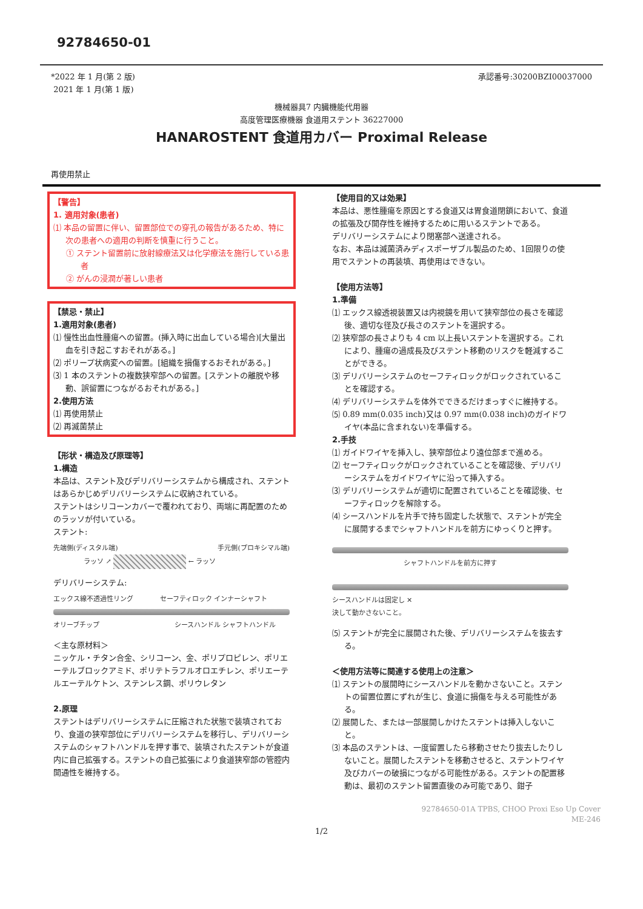92784650-01
*2022 年 1 月(第 2 版)
2021 年 1 月(第 1 版)
承認番号:30200BZI00037000
機械器具7 内臓機能代用器
高度管理医療機器 食道用ステント 36227000
HANAROSTENT 食道用カバー Proximal Release
再使用禁止
【警告】
1. 適用対象(患者)
⑴ 本品の留置に伴い、留置部位での穿孔の報告があるため、特に次の患者への適用の判断を慎重に行うこと。
① ステント留置前に放射線療法又は化学療法を施行している患者
② がんの浸潤が著しい患者
【禁忌・禁止】
1.適用対象(患者)
⑴ 慢性出血性腫瘍への留置。(挿入時に出血している場合)[大量出血を引き起こすおそれがある。]
⑵ ポリープ状病変への留置。[組織を損傷するおそれがある。]
⑶ 1 本のステントの複数狭窄部への留置。[ステントの離脱や移動、誤留置につながるおそれがある。]
2.使用方法
⑴ 再使用禁止
⑵ 再滅菌禁止
【形状・構造及び原理等】
1.構造
本品は、ステント及びデリバリーシステムから構成され、ステントはあらかじめデリバリーシステムに収納されている。
ステントはシリコーンカバーで覆われており、両端に再配置のためのラッソが付いている。
ステント:
先端側(ディスタル端) 手元側(プロキシマル端)
ラッソ ↗ ← ラッソ
デリバリーシステム:
エックス線不透過性リング セーフティロック インナーシャフト
オリーブチップ シースハンドル シャフトハンドル
＜主な原材料＞
ニッケル・チタン合金、シリコーン、金、ポリプロピレン、ポリエーテルブロックアミド、ポリテトラフルオロエチレン、ポリエーテルエーテルケトン、ステンレス鋼、ポリウレタン
2.原理
ステントはデリバリーシステムに圧縮された状態で装填されており、食道の狭窄部位にデリバリーシステムを移行し、デリバリーシステムのシャフトハンドルを押す事で、装填されたステントが食道内に自己拡張する。ステントの自己拡張により食道狭窄部の管腔内開通性を維持する。
【使用目的又は効果】
本品は、悪性腫瘍を原因とする食道又は胃食道閉鎖において、食道の拡張及び開存性を維持するために用いるステントである。
デリバリーシステムにより閉塞部へ送達される。
なお、本品は滅菌済みディスポーザブル製品のため、1回限りの使用でステントの再装填、再使用はできない。
【使用方法等】
1.準備
⑴ エックス線透視装置又は内視鏡を用いて狭窄部位の長さを確認後、適切な径及び長さのステントを選択する。
⑵ 狭窄部の長さよりも 4 cm 以上長いステントを選択する。これにより、腫瘍の過成長及びステント移動のリスクを軽減することができる。
⑶ デリバリーシステムのセーフティロックがロックされていることを確認する。
⑷ デリバリーシステムを体外でできるだけまっすぐに維持する。
⑸ 0.89 mm(0.035 inch)又は 0.97 mm(0.038 inch)のガイドワイヤ(本品に含まれない)を準備する。
2.手技
⑴ ガイドワイヤを挿入し、狭窄部位より遠位部まで進める。
⑵ セーフティロックがロックされていることを確認後、デリバリーシステムをガイドワイヤに沿って挿入する。
⑶ デリバリーシステムが適切に配置されていることを確認後、セーフティロックを解除する。
⑷ シースハンドルを片手で持ち固定した状態で、ステントが完全に展開するまでシャフトハンドルを前方にゆっくりと押す。
シャフトハンドルを前方に押す
シースハンドルは固定し ✕
決して動かさないこと。
⑸ ステントが完全に展開された後、デリバリーシステムを抜去する。
＜使用方法等に関連する使用上の注意＞
⑴ ステントの展開時にシースハンドルを動かさないこと。ステントの留置位置にずれが生じ、食道に損傷を与える可能性がある。
⑵ 展開した、または一部展開しかけたステントは挿入しないこと。
⑶ 本品のステントは、一度留置したら移動させたり抜去したりしないこと。展開したステントを移動させると、ステントワイヤ及びカバーの破損につながる可能性がある。ステントの配置移動は、最初のステント留置直後のみ可能であり、鉗子
92784650-01A TPBS, CHOO Proxi Eso Up Cover
ME-246
1/2